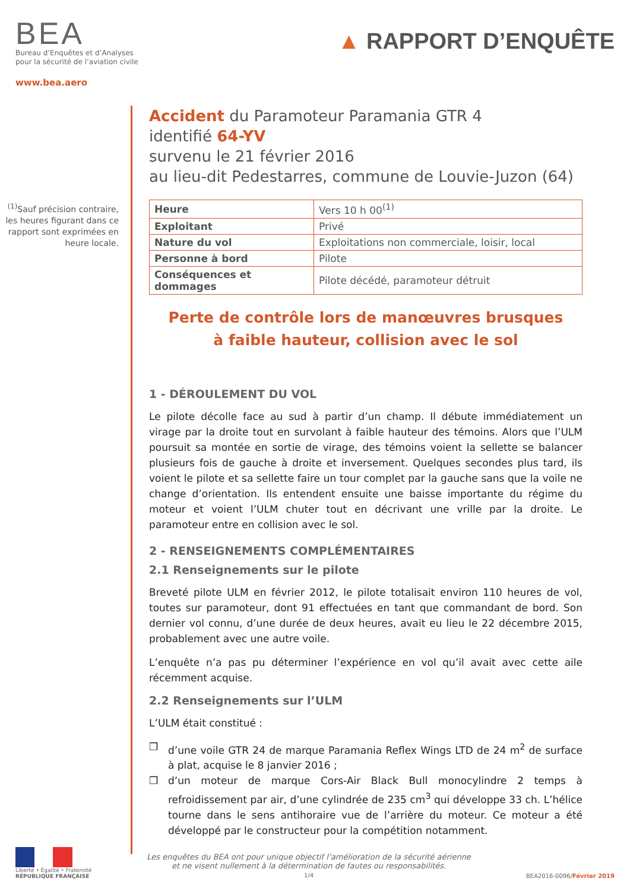BEA
Bureau d’Enquêtes et d’Analyses
pour la sécurité de l’aviation civile
www.bea.aero
▲ RAPPORT D’ENQUÊTE
<sup>(1)</sup> Sauf précision contraire, les heures figurant dans ce rapport sont exprimées en heure locale.
Accident du Paramoteur Paramania GTR 4
identifié 64-YV
survenu le 21 février 2016
au lieu-dit Pedestarres, commune de Louvie-Juzon (64)
| Heure | Vers 10 h 00<sup>(1)</sup> |
| Exploitant | Privé |
| Nature du vol | Exploitations non commerciale, loisir, local |
| Personne à bord | Pilote |
| Conséquences et dommages | Pilote décédé, paramoteur détruit |
Perte de contrôle lors de manœuvres brusques
à faible hauteur, collision avec le sol
1 - DÉROULEMENT DU VOL
Le pilote décolle face au sud à partir d’un champ. Il débute immédiatement un virage par la droite tout en survolant à faible hauteur des témoins. Alors que l’ULM poursuit sa montée en sortie de virage, des témoins voient la sellette se balancer plusieurs fois de gauche à droite et inversement. Quelques secondes plus tard, ils voient le pilote et sa sellette faire un tour complet par la gauche sans que la voile ne change d’orientation. Ils entendent ensuite une baisse importante du régime du moteur et voient l’ULM chuter tout en décrivant une vrille par la droite. Le paramoteur entre en collision avec le sol.
2 - RENSEIGNEMENTS COMPLÉMENTAIRES
2.1 Renseignements sur le pilote
Breveté pilote ULM en février 2012, le pilote totalisait environ 110 heures de vol, toutes sur paramoteur, dont 91 effectuées en tant que commandant de bord. Son dernier vol connu, d’une durée de deux heures, avait eu lieu le 22 décembre 2015, probablement avec une autre voile.
L’enquête n’a pas pu déterminer l’expérience en vol qu’il avait avec cette aile récemment acquise.
2.2 Renseignements sur l’ULM
L’ULM était constitué :
❒ d’une voile GTR 24 de marque Paramania Reflex Wings LTD de 24 m<sup>2</sup> de surface à plat, acquise le 8 janvier 2016 ;
❒ d’un moteur de marque Cors-Air Black Bull monocylindre 2 temps à refroidissement par air, d’une cylindrée de 235 cm<sup>3</sup> qui développe 33 ch. L’hélice tourne dans le sens antihoraire vue de l’arrière du moteur. Ce moteur a été développé par le constructeur pour la compétition notamment.
Liberté • Égalité • Fraternité
RÉPUBLIQUE FRANÇAISE
Les enquêtes du BEA ont pour unique objectif l’amélioration de la sécurité aérienne
et ne visent nullement à la détermination de fautes ou responsabilités.
1/4
BEA2016-0096/Février 2019